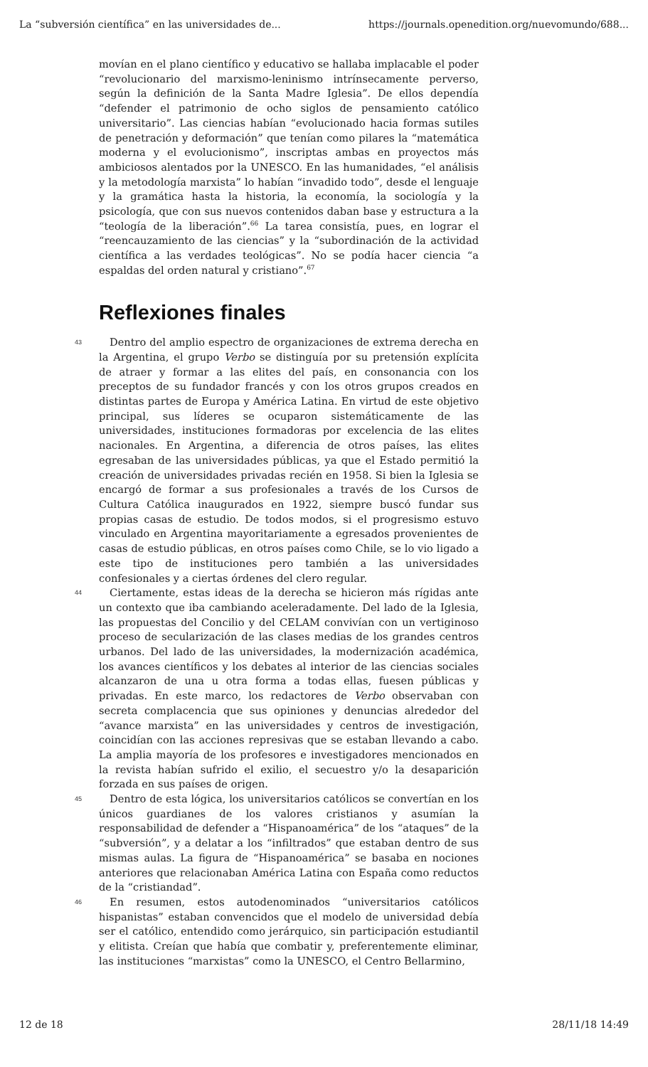La “subversión científica” en las universidades de... https://journals.openedition.org/nuevomundo/688...
movían en el plano científico y educativo se hallaba implacable el poder “revolucionario del marxismo-leninismo intrínsecamente perverso, según la definición de la Santa Madre Iglesia”. De ellos dependía “defender el patrimonio de ocho siglos de pensamiento católico universitario”. Las ciencias habían “evolucionado hacia formas sutiles de penetración y deformación” que tenían como pilares la “matemática moderna y el evolucionismo”, inscriptas ambas en proyectos más ambiciosos alentados por la UNESCO. En las humanidades, “el análisis y la metodología marxista” lo habían “invadido todo”, desde el lenguaje y la gramática hasta la historia, la economía, la sociología y la psicología, que con sus nuevos contenidos daban base y estructura a la “teología de la liberación”.<sup>66</sup> La tarea consistía, pues, en lograr el “reencauzamiento de las ciencias” y la “subordinación de la actividad científica a las verdades teológicas”. No se podía hacer ciencia “a espaldas del orden natural y cristiano”.<sup>67</sup>
Reflexiones finales
43 Dentro del amplio espectro de organizaciones de extrema derecha en la Argentina, el grupo Verbo se distinguía por su pretensión explícita de atraer y formar a las elites del país, en consonancia con los preceptos de su fundador francés y con los otros grupos creados en distintas partes de Europa y América Latina. En virtud de este objetivo principal, sus líderes se ocuparon sistemáticamente de las universidades, instituciones formadoras por excelencia de las elites nacionales. En Argentina, a diferencia de otros países, las elites egresaban de las universidades públicas, ya que el Estado permitió la creación de universidades privadas recién en 1958. Si bien la Iglesia se encargó de formar a sus profesionales a través de los Cursos de Cultura Católica inaugurados en 1922, siempre buscó fundar sus propias casas de estudio. De todos modos, si el progresismo estuvo vinculado en Argentina mayoritariamente a egresados provenientes de casas de estudio públicas, en otros países como Chile, se lo vio ligado a este tipo de instituciones pero también a las universidades confesionales y a ciertas órdenes del clero regular.
44 Ciertamente, estas ideas de la derecha se hicieron más rígidas ante un contexto que iba cambiando aceleradamente. Del lado de la Iglesia, las propuestas del Concilio y del CELAM convivían con un vertiginoso proceso de secularización de las clases medias de los grandes centros urbanos. Del lado de las universidades, la modernización académica, los avances científicos y los debates al interior de las ciencias sociales alcanzaron de una u otra forma a todas ellas, fuesen públicas y privadas. En este marco, los redactores de Verbo observaban con secreta complacencia que sus opiniones y denuncias alrededor del “avance marxista” en las universidades y centros de investigación, coincidían con las acciones represivas que se estaban llevando a cabo. La amplia mayoría de los profesores e investigadores mencionados en la revista habían sufrido el exilio, el secuestro y/o la desaparición forzada en sus países de origen.
45 Dentro de esta lógica, los universitarios católicos se convertían en los únicos guardianes de los valores cristianos y asumían la responsabilidad de defender a “Hispanoamérica” de los “ataques” de la “subversión”, y a delatar a los “infiltrados” que estaban dentro de sus mismas aulas. La figura de “Hispanoamérica” se basaba en nociones anteriores que relacionaban América Latina con España como reductos de la “cristiandad”.
46 En resumen, estos autodenominados “universitarios católicos hispanistas” estaban convencidos que el modelo de universidad debía ser el católico, entendido como jerárquico, sin participación estudiantil y elitista. Creían que había que combatir y, preferentemente eliminar, las instituciones “marxistas” como la UNESCO, el Centro Bellarmino,
12 de 18 28/11/18 14:49